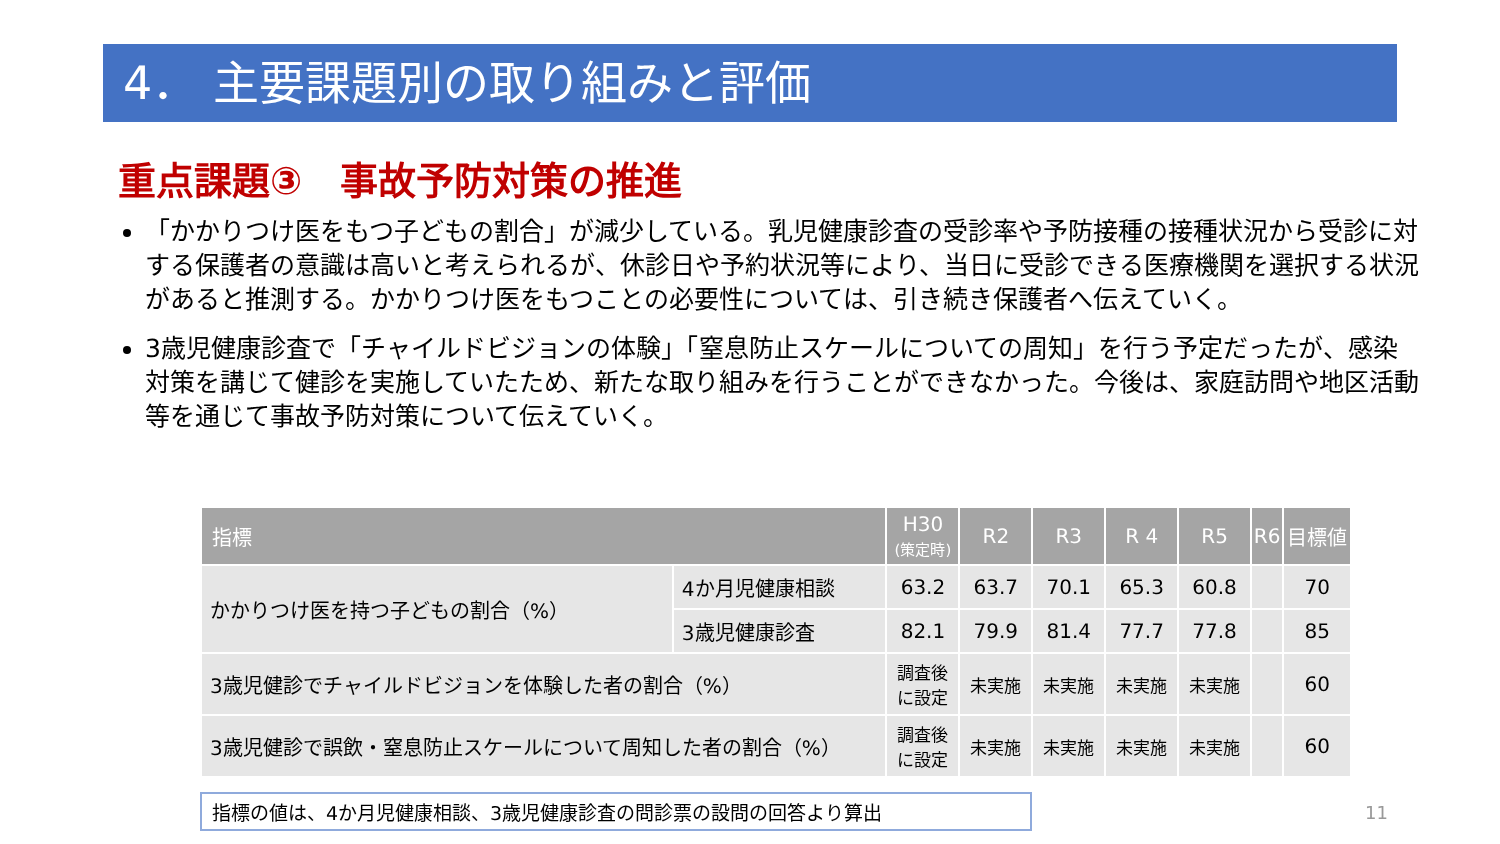4． 主要課題別の取り組みと評価
重点課題③　事故予防対策の推進
「かかりつけ医をもつ子どもの割合」が減少している。乳児健康診査の受診率や予防接種の接種状況から受診に対する保護者の意識は高いと考えられるが、休診日や予約状況等により、当日に受診できる医療機関を選択する状況があると推測する。かかりつけ医をもつことの必要性については、引き続き保護者へ伝えていく。
3歳児健康診査で「チャイルドビジョンの体験」「窒息防止スケールについての周知」を行う予定だったが、感染対策を講じて健診を実施していたため、新たな取り組みを行うことができなかった。今後は、家庭訪問や地区活動等を通じて事故予防対策について伝えていく。
| 指標 | | H30 (策定時) | R2 | R3 | R 4 | R5 | R6 | 目標値 |
| --- | --- | --- | --- | --- | --- | --- | --- | --- |
| かかりつけ医を持つ子どもの割合（%） | 4か月児健康相談 | 63.2 | 63.7 | 70.1 | 65.3 | 60.8 | | 70 |
| | 3歳児健康診査 | 82.1 | 79.9 | 81.4 | 77.7 | 77.8 | | 85 |
| 3歳児健診でチャイルドビジョンを体験した者の割合（%） | | 調査後 に設定 | 未実施 | 未実施 | 未実施 | 未実施 | | 60 |
| 3歳児健診で誤飲・窒息防止スケールについて周知した者の割合（%） | | 調査後 に設定 | 未実施 | 未実施 | 未実施 | 未実施 | | 60 |
指標の値は、4か月児健康相談、3歳児健康診査の問診票の設問の回答より算出 11